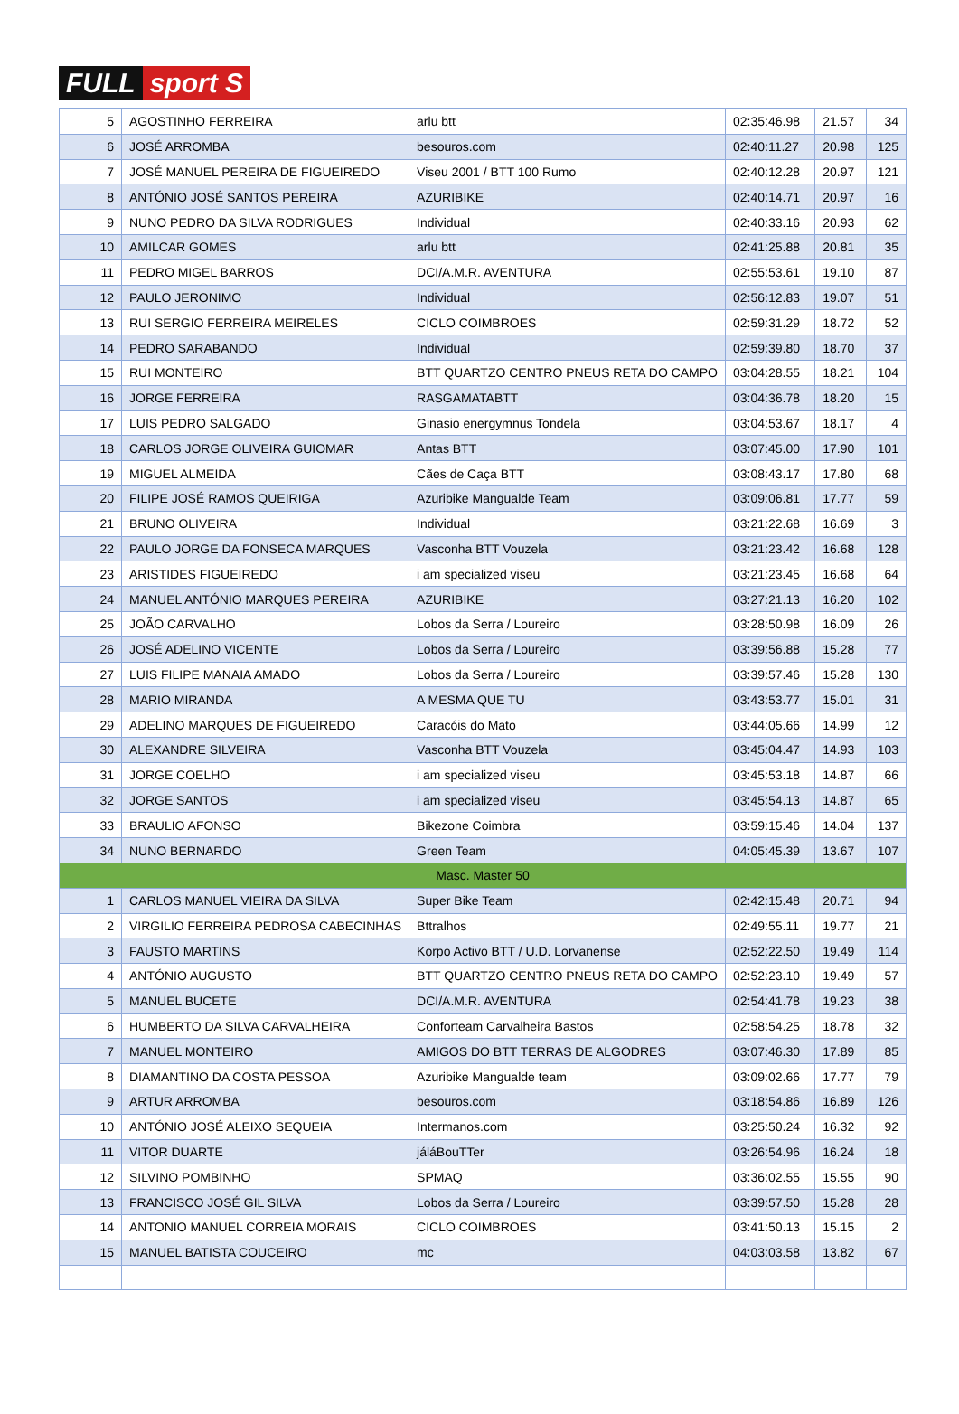FULL sport S
| 5 | AGOSTINHO FERREIRA | arlu btt | 02:35:46.98 | 21.57 | 34 |
| 6 | JOSÉ ARROMBA | besouros.com | 02:40:11.27 | 20.98 | 125 |
| 7 | JOSÉ MANUEL PEREIRA DE FIGUEIREDO | Viseu 2001 / BTT 100 Rumo | 02:40:12.28 | 20.97 | 121 |
| 8 | ANTÓNIO JOSÉ SANTOS PEREIRA | AZURIBIKE | 02:40:14.71 | 20.97 | 16 |
| 9 | NUNO PEDRO DA SILVA RODRIGUES | Individual | 02:40:33.16 | 20.93 | 62 |
| 10 | AMILCAR GOMES | arlu btt | 02:41:25.88 | 20.81 | 35 |
| 11 | PEDRO MIGEL BARROS | DCI/A.M.R. AVENTURA | 02:55:53.61 | 19.10 | 87 |
| 12 | PAULO JERONIMO | Individual | 02:56:12.83 | 19.07 | 51 |
| 13 | RUI SERGIO FERREIRA MEIRELES | CICLO COIMBROES | 02:59:31.29 | 18.72 | 52 |
| 14 | PEDRO SARABANDO | Individual | 02:59:39.80 | 18.70 | 37 |
| 15 | RUI MONTEIRO | BTT QUARTZO CENTRO PNEUS RETA DO CAMPO | 03:04:28.55 | 18.21 | 104 |
| 16 | JORGE FERREIRA | RASGAMATABTT | 03:04:36.78 | 18.20 | 15 |
| 17 | LUIS PEDRO SALGADO | Ginasio energymnus Tondela | 03:04:53.67 | 18.17 | 4 |
| 18 | CARLOS JORGE OLIVEIRA GUIOMAR | Antas BTT | 03:07:45.00 | 17.90 | 101 |
| 19 | MIGUEL ALMEIDA | Cães de Caça BTT | 03:08:43.17 | 17.80 | 68 |
| 20 | FILIPE JOSÉ RAMOS QUEIRIGA | Azuribike Mangualde Team | 03:09:06.81 | 17.77 | 59 |
| 21 | BRUNO OLIVEIRA | Individual | 03:21:22.68 | 16.69 | 3 |
| 22 | PAULO JORGE DA FONSECA MARQUES | Vasconha BTT Vouzela | 03:21:23.42 | 16.68 | 128 |
| 23 | ARISTIDES FIGUEIREDO | i am specialized viseu | 03:21:23.45 | 16.68 | 64 |
| 24 | MANUEL ANTÓNIO MARQUES PEREIRA | AZURIBIKE | 03:27:21.13 | 16.20 | 102 |
| 25 | JOÃO CARVALHO | Lobos da Serra / Loureiro | 03:28:50.98 | 16.09 | 26 |
| 26 | JOSÉ ADELINO VICENTE | Lobos da Serra / Loureiro | 03:39:56.88 | 15.28 | 77 |
| 27 | LUIS FILIPE MANAIA AMADO | Lobos da Serra / Loureiro | 03:39:57.46 | 15.28 | 130 |
| 28 | MARIO MIRANDA | A MESMA QUE TU | 03:43:53.77 | 15.01 | 31 |
| 29 | ADELINO MARQUES DE FIGUEIREDO | Caracóis do Mato | 03:44:05.66 | 14.99 | 12 |
| 30 | ALEXANDRE SILVEIRA | Vasconha BTT Vouzela | 03:45:04.47 | 14.93 | 103 |
| 31 | JORGE COELHO | i am specialized viseu | 03:45:53.18 | 14.87 | 66 |
| 32 | JORGE SANTOS | i am specialized viseu | 03:45:54.13 | 14.87 | 65 |
| 33 | BRAULIO AFONSO | Bikezone Coimbra | 03:59:15.46 | 14.04 | 137 |
| 34 | NUNO BERNARDO | Green Team | 04:05:45.39 | 13.67 | 107 |
| Masc. Master 50 | | | | | |
| 1 | CARLOS MANUEL VIEIRA DA SILVA | Super Bike Team | 02:42:15.48 | 20.71 | 94 |
| 2 | VIRGILIO FERREIRA PEDROSA CABECINHAS | Bttralhos | 02:49:55.11 | 19.77 | 21 |
| 3 | FAUSTO MARTINS | Korpo Activo BTT / U.D. Lorvanense | 02:52:22.50 | 19.49 | 114 |
| 4 | ANTÓNIO AUGUSTO | BTT QUARTZO CENTRO PNEUS RETA DO CAMPO | 02:52:23.10 | 19.49 | 57 |
| 5 | MANUEL BUCETE | DCI/A.M.R. AVENTURA | 02:54:41.78 | 19.23 | 38 |
| 6 | HUMBERTO DA SILVA CARVALHEIRA | Conforteam Carvalheira Bastos | 02:58:54.25 | 18.78 | 32 |
| 7 | MANUEL MONTEIRO | AMIGOS DO BTT TERRAS DE ALGODRES | 03:07:46.30 | 17.89 | 85 |
| 8 | DIAMANTINO DA COSTA PESSOA | Azuribike Mangualde team | 03:09:02.66 | 17.77 | 79 |
| 9 | ARTUR ARROMBA | besouros.com | 03:18:54.86 | 16.89 | 126 |
| 10 | ANTÓNIO JOSÉ ALEIXO SEQUEIA | Intermanos.com | 03:25:50.24 | 16.32 | 92 |
| 11 | VITOR DUARTE | jáláBouTTer | 03:26:54.96 | 16.24 | 18 |
| 12 | SILVINO POMBINHO | SPMAQ | 03:36:02.55 | 15.55 | 90 |
| 13 | FRANCISCO JOSÉ GIL SILVA | Lobos da Serra / Loureiro | 03:39:57.50 | 15.28 | 28 |
| 14 | ANTONIO MANUEL CORREIA MORAIS | CICLO COIMBROES | 03:41:50.13 | 15.15 | 2 |
| 15 | MANUEL BATISTA COUCEIRO | mc | 04:03:03.58 | 13.82 | 67 |